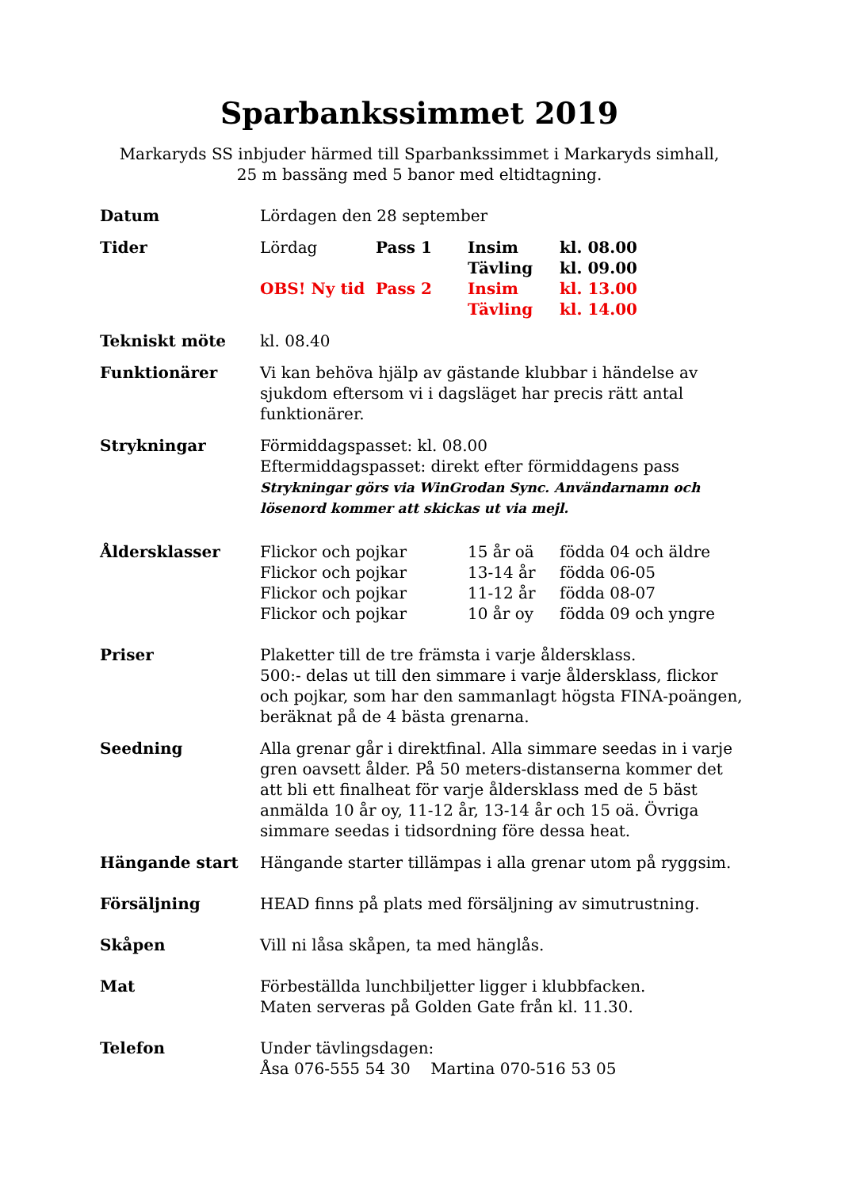Sparbankssimmet 2019
Markaryds SS inbjuder härmed till Sparbankssimmet i Markaryds simhall,
25 m bassäng med 5 banor med eltidtagning.
Datum Lördagen den 28 september
Tider
| Lördag | Pass 1 | Insim | kl. 08.00 |
| | | Tävling | kl. 09.00 |
| OBS! Ny tid | Pass 2 | Insim | kl. 13.00 |
| | | Tävling | kl. 14.00 |
Tekniskt möte kl. 08.40
Funktionärer Vi kan behöva hjälp av gästande klubbar i händelse av sjukdom eftersom vi i dagsläget har precis rätt antal funktionärer.
Strykningar Förmiddagspasset: kl. 08.00
Eftermiddagspasset: direkt efter förmiddagens pass
Strykningar görs via WinGrodan Sync. Användarnamn och lösenord kommer att skickas ut via mejl.
Åldersklasser
| Flickor och pojkar | 15 år oä | födda 04 och äldre |
| Flickor och pojkar | 13-14 år | födda 06-05 |
| Flickor och pojkar | 11-12 år | födda 08-07 |
| Flickor och pojkar | 10 år oy | födda 09 och yngre |
Priser Plaketter till de tre främsta i varje åldersklass.
500:- delas ut till den simmare i varje åldersklass, flickor och pojkar, som har den sammanlagt högsta FINA-poängen, beräknat på de 4 bästa grenarna.
Seedning Alla grenar går i direktfinal. Alla simmare seedas in i varje gren oavsett ålder. På 50 meters-distanserna kommer det att bli ett finalheat för varje åldersklass med de 5 bäst anmälda 10 år oy, 11-12 år, 13-14 år och 15 oä. Övriga simmare seedas i tidsordning före dessa heat.
Hängande start Hängande starter tillämpas i alla grenar utom på ryggsim.
Försäljning HEAD finns på plats med försäljning av simutrustning.
Skåpen Vill ni låsa skåpen, ta med hänglås.
Mat Förbeställda lunchbiljetter ligger i klubbfacken.
Maten serveras på Golden Gate från kl. 11.30.
Telefon Under tävlingsdagen:
Åsa 076-555 54 30 Martina 070-516 53 05